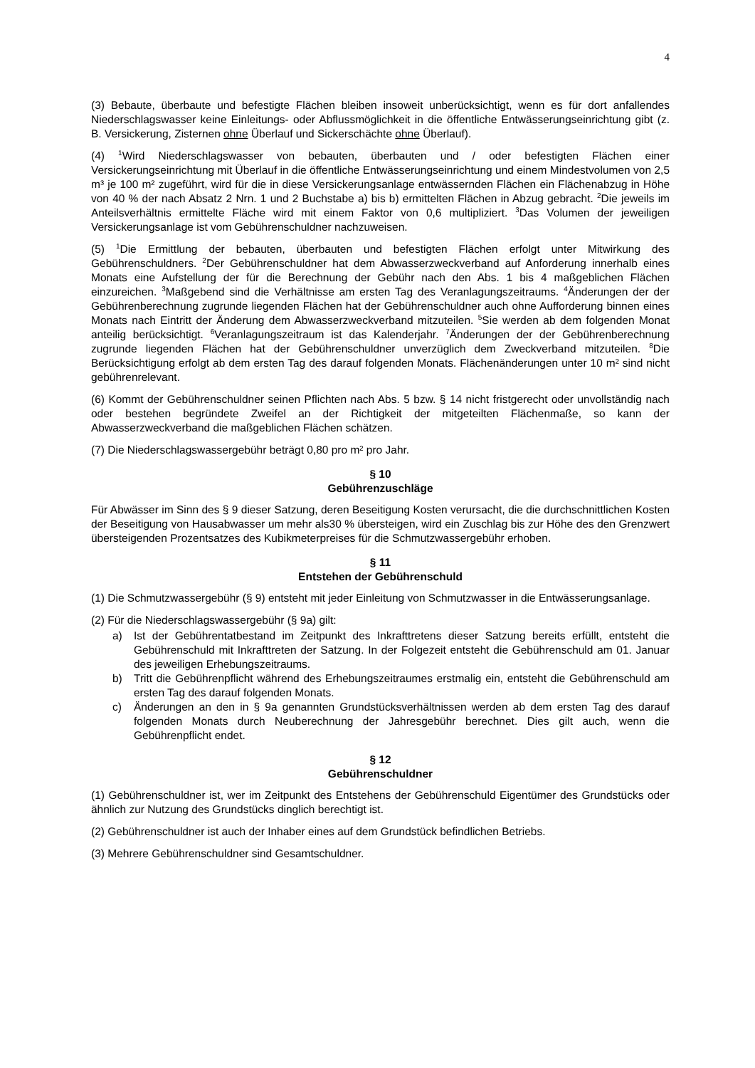4
(3) Bebaute, überbaute und befestigte Flächen bleiben insoweit unberücksichtigt, wenn es für dort anfallendes Niederschlagswasser keine Einleitungs- oder Abflussmöglichkeit in die öffentliche Entwässerungseinrichtung gibt (z. B. Versickerung, Zisternen ohne Überlauf und Sickerschächte ohne Überlauf).
(4) <sup>1</sup>Wird Niederschlagswasser von bebauten, überbauten und / oder befestigten Flächen einer Versickerungseinrichtung mit Überlauf in die öffentliche Entwässerungseinrichtung und einem Mindestvolumen von 2,5 m³ je 100 m² zugeführt, wird für die in diese Versickerungsanlage entwässernden Flächen ein Flächenabzug in Höhe von 40 % der nach Absatz 2 Nrn. 1 und 2 Buchstabe a) bis b) ermittelten Flächen in Abzug gebracht. <sup>2</sup>Die jeweils im Anteilsverhältnis ermittelte Fläche wird mit einem Faktor von 0,6 multipliziert. <sup>3</sup>Das Volumen der jeweiligen Versickerungsanlage ist vom Gebührenschuldner nachzuweisen.
(5) <sup>1</sup>Die Ermittlung der bebauten, überbauten und befestigten Flächen erfolgt unter Mitwirkung des Gebührenschuldners. <sup>2</sup>Der Gebührenschuldner hat dem Abwasserzweckverband auf Anforderung innerhalb eines Monats eine Aufstellung der für die Berechnung der Gebühr nach den Abs. 1 bis 4 maßgeblichen Flächen einzureichen. <sup>3</sup>Maßgebend sind die Verhältnisse am ersten Tag des Veranlagungszeitraums. <sup>4</sup>Änderungen der der Gebührenberechnung zugrunde liegenden Flächen hat der Gebührenschuldner auch ohne Aufforderung binnen eines Monats nach Eintritt der Änderung dem Abwasserzweckverband mitzuteilen. <sup>5</sup>Sie werden ab dem folgenden Monat anteilig berücksichtigt. <sup>6</sup>Veranlagungszeitraum ist das Kalenderjahr. <sup>7</sup>Änderungen der der Gebührenberechnung zugrunde liegenden Flächen hat der Gebührenschuldner unverzüglich dem Zweckverband mitzuteilen. <sup>8</sup>Die Berücksichtigung erfolgt ab dem ersten Tag des darauf folgenden Monats. Flächenänderungen unter 10 m² sind nicht gebührenrelevant.
(6) Kommt der Gebührenschuldner seinen Pflichten nach Abs. 5 bzw. § 14 nicht fristgerecht oder unvollständig nach oder bestehen begründete Zweifel an der Richtigkeit der mitgeteilten Flächenmaße, so kann der Abwasserzweckverband die maßgeblichen Flächen schätzen.
(7) Die Niederschlagswassergebühr beträgt 0,80 pro m² pro Jahr.
§ 10
Gebührenzuschläge
Für Abwässer im Sinn des § 9 dieser Satzung, deren Beseitigung Kosten verursacht, die die durchschnittlichen Kosten der Beseitigung von Hausabwasser um mehr als30 % übersteigen, wird ein Zuschlag bis zur Höhe des den Grenzwert übersteigenden Prozentsatzes des Kubikmeterpreises für die Schmutzwassergebühr erhoben.
§ 11
Entstehen der Gebührenschuld
(1) Die Schmutzwassergebühr (§ 9) entsteht mit jeder Einleitung von Schmutzwasser in die Entwässerungsanlage.
(2) Für die Niederschlagswassergebühr (§ 9a) gilt:
a) Ist der Gebührentatbestand im Zeitpunkt des Inkrafttretens dieser Satzung bereits erfüllt, entsteht die Gebührenschuld mit Inkrafttreten der Satzung. In der Folgezeit entsteht die Gebührenschuld am 01. Januar des jeweiligen Erhebungszeitraums.
b) Tritt die Gebührenpflicht während des Erhebungszeitraumes erstmalig ein, entsteht die Gebührenschuld am ersten Tag des darauf folgenden Monats.
c) Änderungen an den in § 9a genannten Grundstücksverhältnissen werden ab dem ersten Tag des darauf folgenden Monats durch Neuberechnung der Jahresgebühr berechnet. Dies gilt auch, wenn die Gebührenpflicht endet.
§ 12
Gebührenschuldner
(1) Gebührenschuldner ist, wer im Zeitpunkt des Entstehens der Gebührenschuld Eigentümer des Grundstücks oder ähnlich zur Nutzung des Grundstücks dinglich berechtigt ist.
(2) Gebührenschuldner ist auch der Inhaber eines auf dem Grundstück befindlichen Betriebs.
(3) Mehrere Gebührenschuldner sind Gesamtschuldner.